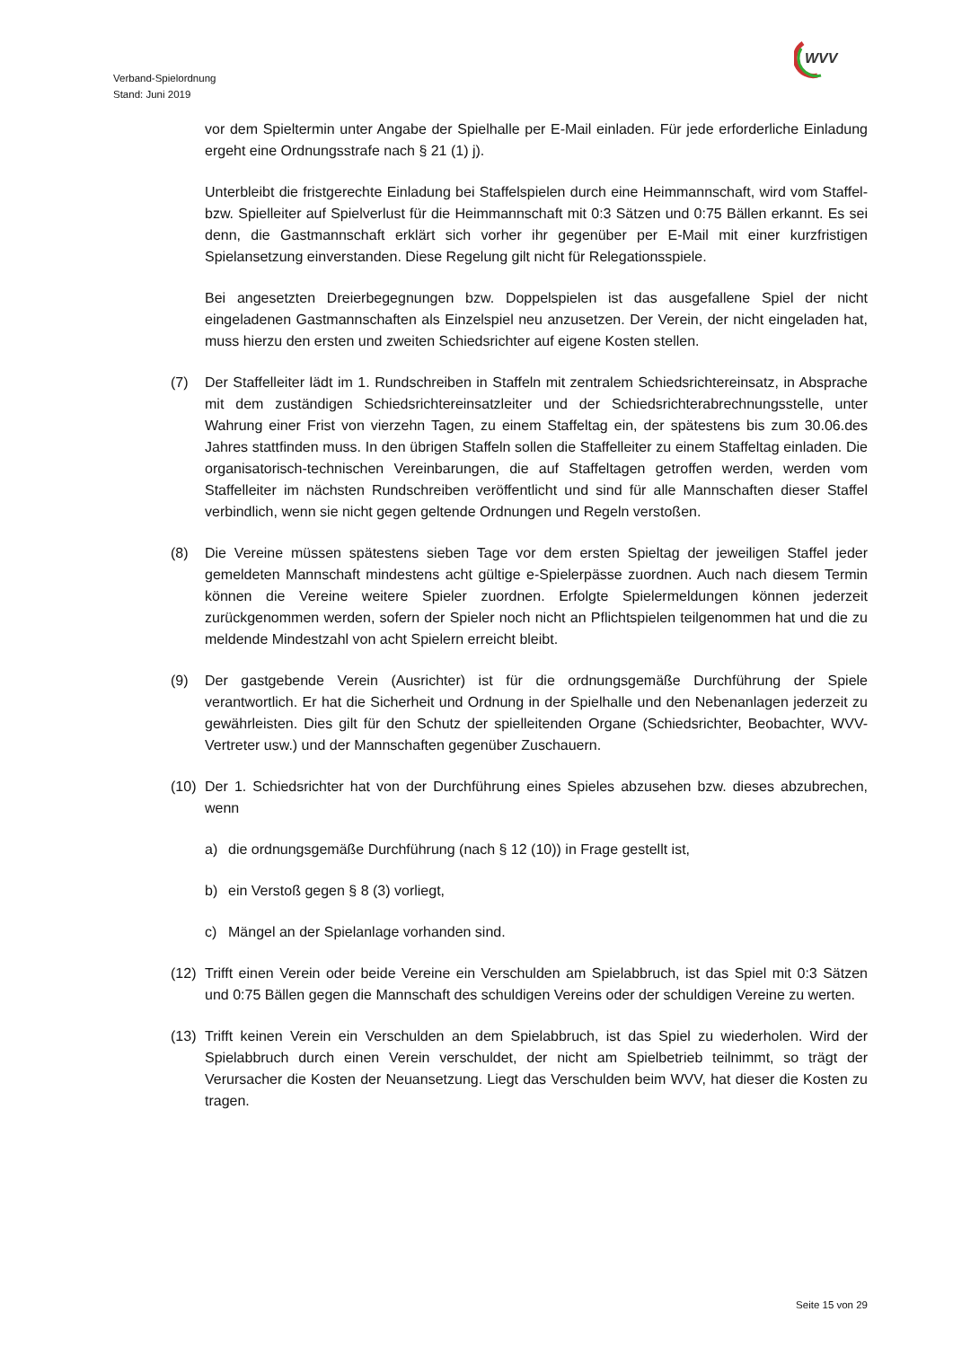Verband-Spielordnung
Stand: Juni 2019
WVV
vor dem Spieltermin unter Angabe der Spielhalle per E-Mail einladen. Für jede erforderliche Einladung ergeht eine Ordnungsstrafe nach § 21 (1) j).
Unterbleibt die fristgerechte Einladung bei Staffelspielen durch eine Heimmannschaft, wird vom Staffel- bzw. Spielleiter auf Spielverlust für die Heimmannschaft mit 0:3 Sätzen und 0:75 Bällen erkannt. Es sei denn, die Gastmannschaft erklärt sich vorher ihr gegenüber per E-Mail mit einer kurzfristigen Spielansetzung einverstanden. Diese Regelung gilt nicht für Relegationsspiele.
Bei angesetzten Dreierbegegnungen bzw. Doppelspielen ist das ausgefallene Spiel der nicht eingeladenen Gastmannschaften als Einzelspiel neu anzusetzen. Der Verein, der nicht eingeladen hat, muss hierzu den ersten und zweiten Schiedsrichter auf eigene Kosten stellen.
(7) Der Staffelleiter lädt im 1. Rundschreiben in Staffeln mit zentralem Schiedsrichtereinsatz, in Absprache mit dem zuständigen Schiedsrichtereinsatzleiter und der Schiedsrichterabrechnungsstelle, unter Wahrung einer Frist von vierzehn Tagen, zu einem Staffeltag ein, der spätestens bis zum 30.06.des Jahres stattfinden muss. In den übrigen Staffeln sollen die Staffelleiter zu einem Staffeltag einladen. Die organisatorisch-technischen Vereinbarungen, die auf Staffeltagen getroffen werden, werden vom Staffelleiter im nächsten Rundschreiben veröffentlicht und sind für alle Mannschaften dieser Staffel verbindlich, wenn sie nicht gegen geltende Ordnungen und Regeln verstoßen.
(8) Die Vereine müssen spätestens sieben Tage vor dem ersten Spieltag der jeweiligen Staffel jeder gemeldeten Mannschaft mindestens acht gültige e-Spielerpässe zuordnen. Auch nach diesem Termin können die Vereine weitere Spieler zuordnen. Erfolgte Spielermeldungen können jederzeit zurückgenommen werden, sofern der Spieler noch nicht an Pflichtspielen teilgenommen hat und die zu meldende Mindestzahl von acht Spielern erreicht bleibt.
(9) Der gastgebende Verein (Ausrichter) ist für die ordnungsgemäße Durchführung der Spiele verantwortlich. Er hat die Sicherheit und Ordnung in der Spielhalle und den Nebenanlagen jederzeit zu gewährleisten. Dies gilt für den Schutz der spielleitenden Organe (Schiedsrichter, Beobachter, WVV-Vertreter usw.) und der Mannschaften gegenüber Zuschauern.
(10)
Der 1. Schiedsrichter hat von der Durchführung eines Spieles abzusehen bzw. dieses abzubrechen, wenn
a) die ordnungsgemäße Durchführung (nach § 12 (10)) in Frage gestellt ist,
b) ein Verstoß gegen § 8 (3) vorliegt,
c) Mängel an der Spielanlage vorhanden sind.
(12)
Trifft einen Verein oder beide Vereine ein Verschulden am Spielabbruch, ist das Spiel mit 0:3 Sätzen und 0:75 Bällen gegen die Mannschaft des schuldigen Vereins oder der schuldigen Vereine zu werten.
(13)
Trifft keinen Verein ein Verschulden an dem Spielabbruch, ist das Spiel zu wiederholen. Wird der Spielabbruch durch einen Verein verschuldet, der nicht am Spielbetrieb teilnimmt, so trägt der Verursacher die Kosten der Neuansetzung. Liegt das Verschulden beim WVV, hat dieser die Kosten zu tragen.
Seite 15 von 29